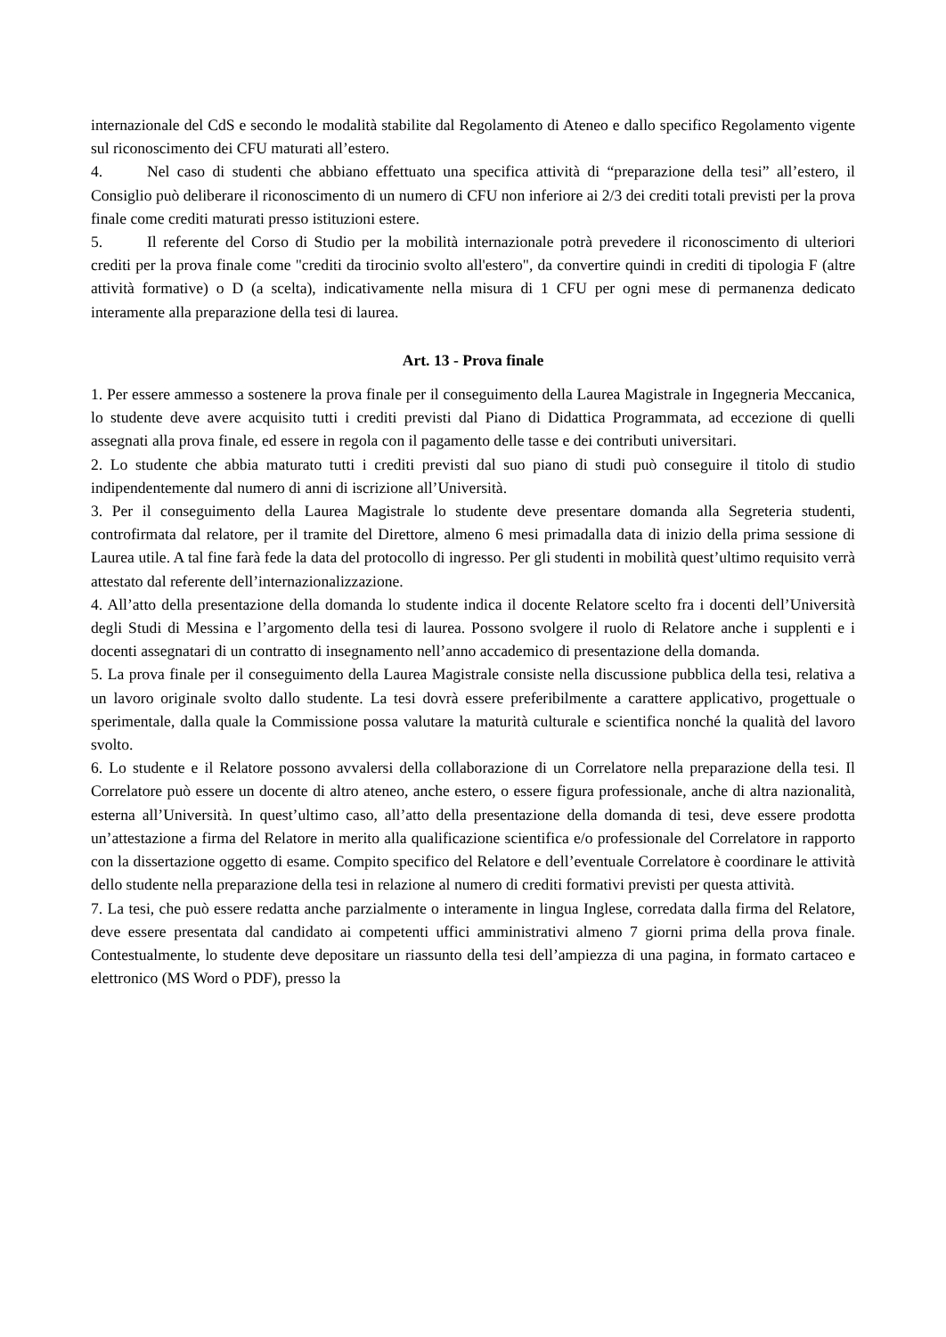internazionale del CdS e secondo le modalità stabilite dal Regolamento di Ateneo e dallo specifico Regolamento vigente sul riconoscimento dei CFU maturati all’estero.
4. Nel caso di studenti che abbiano effettuato una specifica attività di “preparazione della tesi” all’estero, il Consiglio può deliberare il riconoscimento di un numero di CFU non inferiore ai 2/3 dei crediti totali previsti per la prova finale come crediti maturati presso istituzioni estere.
5. Il referente del Corso di Studio per la mobilità internazionale potrà prevedere il riconoscimento di ulteriori crediti per la prova finale come "crediti da tirocinio svolto all'estero", da convertire quindi in crediti di tipologia F (altre attività formative) o D (a scelta), indicativamente nella misura di 1 CFU per ogni mese di permanenza dedicato interamente alla preparazione della tesi di laurea.
Art. 13 - Prova finale
1. Per essere ammesso a sostenere la prova finale per il conseguimento della Laurea Magistrale in Ingegneria Meccanica, lo studente deve avere acquisito tutti i crediti previsti dal Piano di Didattica Programmata, ad eccezione di quelli assegnati alla prova finale, ed essere in regola con il pagamento delle tasse e dei contributi universitari.
2. Lo studente che abbia maturato tutti i crediti previsti dal suo piano di studi può conseguire il titolo di studio indipendentemente dal numero di anni di iscrizione all’Università.
3. Per il conseguimento della Laurea Magistrale lo studente deve presentare domanda alla Segreteria studenti, controfirmata dal relatore, per il tramite del Direttore, almeno 6 mesi primadalla data di inizio della prima sessione di Laurea utile. A tal fine farà fede la data del protocollo di ingresso. Per gli studenti in mobilità quest’ultimo requisito verrà attestato dal referente dell’internazionalizzazione.
4. All’atto della presentazione della domanda lo studente indica il docente Relatore scelto fra i docenti dell’Università degli Studi di Messina e l’argomento della tesi di laurea. Possono svolgere il ruolo di Relatore anche i supplenti e i docenti assegnatari di un contratto di insegnamento nell’anno accademico di presentazione della domanda.
5. La prova finale per il conseguimento della Laurea Magistrale consiste nella discussione pubblica della tesi, relativa a un lavoro originale svolto dallo studente. La tesi dovrà essere preferibilmente a carattere applicativo, progettuale o sperimentale, dalla quale la Commissione possa valutare la maturità culturale e scientifica nonché la qualità del lavoro svolto.
6. Lo studente e il Relatore possono avvalersi della collaborazione di un Correlatore nella preparazione della tesi. Il Correlatore può essere un docente di altro ateneo, anche estero, o essere figura professionale, anche di altra nazionalità, esterna all’Università. In quest’ultimo caso, all’atto della presentazione della domanda di tesi, deve essere prodotta un’attestazione a firma del Relatore in merito alla qualificazione scientifica e/o professionale del Correlatore in rapporto con la dissertazione oggetto di esame. Compito specifico del Relatore e dell’eventuale Correlatore è coordinare le attività dello studente nella preparazione della tesi in relazione al numero di crediti formativi previsti per questa attività.
7. La tesi, che può essere redatta anche parzialmente o interamente in lingua Inglese, corredata dalla firma del Relatore, deve essere presentata dal candidato ai competenti uffici amministrativi almeno 7 giorni prima della prova finale. Contestualmente, lo studente deve depositare un riassunto della tesi dell’ampiezza di una pagina, in formato cartaceo e elettronico (MS Word o PDF), presso la